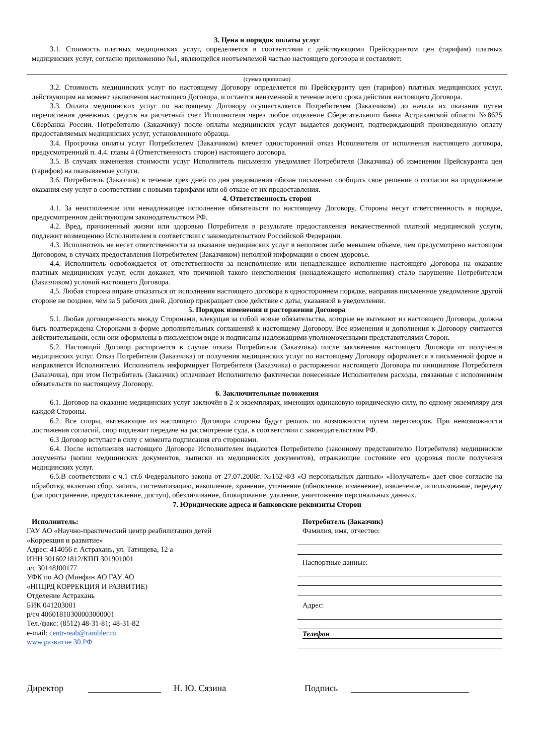3. Цена и порядок оплаты услуг
3.1. Стоимость платных медицинских услуг, определяется в соответствии с действующими Прейскурантом цен (тарифам) платных медицинских услуг, согласно приложению №1, являющейся неотъемлемой частью настоящего договора и составляет:
(сумма прописью)
3.2. Стоимость медицинских услуг по настоящему Договору определяется по Прейскуранту цен (тарифов) платных медицинских услуг, действующим на момент заключения настоящего Договора, и остается неизменной в течение всего срока действия настоящего Договора.
3.3. Оплата медицинских услуг по настоящему Договору осуществляется Потребителем (Заказчиком) до начала их оказания путем перечисления денежных средств на расчетный счет Исполнителя через любое отделение Сберегательного банка Астраханской области №8625 Сбербанка России. Потребителю (Заказчику) после оплаты медицинских услуг выдается документ, подтверждающий произведенную оплату предоставляемых медицинских услуг, установленного образца.
3.4. Просрочка оплаты услуг Потребителем (Заказчиком) влечет односторонний отказ Исполнителя от исполнения настоящего договора, предусмотренный п. 4.4. главы 4 (Ответственность сторон) настоящего договора.
3.5. В случаях изменения стоимости услуг Исполнитель письменно уведомляет Потребителя (Заказчика) об изменении Прейскуранта цен (тарифов) на оказываемые услуги.
3.6. Потребитель (Заказчик) в течение трех дней со дня уведомления обязан письменно сообщить свое решение о согласии на продолжение оказания ему услуг в соответствии с новыми тарифами или об отказе от их предоставления.
4. Ответственность сторон
4.1. За неисполнение или ненадлежащее исполнение обязательств по настоящему Договору, Стороны несут ответственность в порядке, предусмотренном действующим законодательством РФ.
4.2. Вред, причиненный жизни или здоровью Потребителя в результате предоставления некачественной платной медицинской услуги, подлежит возмещению Исполнителем в соответствии с законодательством Российской Федерации.
4.3. Исполнитель не несет ответственности за оказание медицинских услуг в неполном либо меньшем объеме, чем предусмотрено настоящим Договором, в случаях предоставления Потребителем (Заказчиком) неполной информации о своем здоровье.
4.4. Исполнитель освобождается от ответственности за неисполнение или ненадлежащее исполнение настоящего Договора на оказание платных медицинских услуг, если докажет, что причиной такого неисполнения (ненадлежащего исполнения) стало нарушение Потребителем (Заказчиком) условий настоящего Договора.
4.5. Любая сторона вправе отказаться от исполнения настоящего договора в одностороннем порядке, направив письменное уведомление другой стороне не позднее, чем за 5 рабочих дней. Договор прекращает свое действие с даты, указанной в уведомлении.
5. Порядок изменения и расторжения Договора
5.1. Любая договоренность между Сторонами, влекущая за собой новые обязательства, которые не вытекают из настоящего Договора, должна быть подтверждена Сторонами в форме дополнительных соглашений к настоящему Договору. Все изменения и дополнения к Договору считаются действительными, если они оформлены в письменном виде и подписаны надлежащими уполномоченными представителями Сторон.
5.2. Настоящий Договор расторгается в случае отказа Потребителя (Заказчика) после заключения настоящего Договора от получения медицинских услуг. Отказ Потребителя (Заказчика) от получения медицинских услуг по настоящему Договору оформляется в письменной форме и направляется Исполнителю. Исполнитель информирует Потребителя (Заказчика) о расторжении настоящего Договора по инициативе Потребителя (Заказчика), при этом Потребитель (Заказчик) оплачивает Исполнителю фактически понесенные Исполнителем расходы, связанные с исполнением обязательств по настоящему Договору.
6. Заключительные положения
6.1. Договор на оказание медицинских услуг заключён в 2-х экземплярах, имеющих одинаковую юридическую силу, по одному экземпляру для каждой Стороны.
6.2. Все споры, вытекающие из настоящего Договора стороны будут решать по возможности путем переговоров. При невозможности достижения согласий, спор подлежит передаче на рассмотрение суда, в соответствии с законодательством РФ.
6.3 Договор вступает в силу с момента подписания его сторонами.
6.4. После исполнения настоящего Договора Исполнителем выдаются Потребителю (законному представителю Потребителя) медицинские документы (копии медицинских документов, выписки из медицинских документов), отражающие состояние его здоровья после получения медицинских услуг.
6.5.В соответствии с ч.1 ст.6 Федерального закона от 27.07.2006г. №152-ФЗ «О персональных данных» «Получатель» дает свое согласие на обработку, включаю сбор, запись, систематизацию, накопление, хранение, уточнение (обновление, изменение), извлечение, использование, передачу (распространение, предоставление, доступ), обезличивание, блокирование, удаление, уничтожение персональных данных.
7. Юридические адреса и банковские реквизиты Сторон
Исполнитель:
ГАУ АО «Научно-практический центр реабилитации детей
«Коррекция и развитие»
Адрес: 414056 г. Астрахань, ул. Татищева, 12 а
ИНН 3016021812/КПП 301901001
л/с 30148J00177
УФК по АО (Минфин АО ГАУ АО
«НПЦРД КОРРЕКЦИЯ И РАЗВИТИЕ)
Отделение Астрахань
БИК 041203001
р/сч 40601810300003000001
Тел./факс: (8512) 48-31-81; 48-31-82
e-mail: centr-reab@rambler.ru
www.развитие 30. РФ
Потребитель (Заказчик)
Фамилия, имя, отчество:
Паспортные данные:
Адрес:
Телефон
Директор Н. Ю. Сязина Подпись